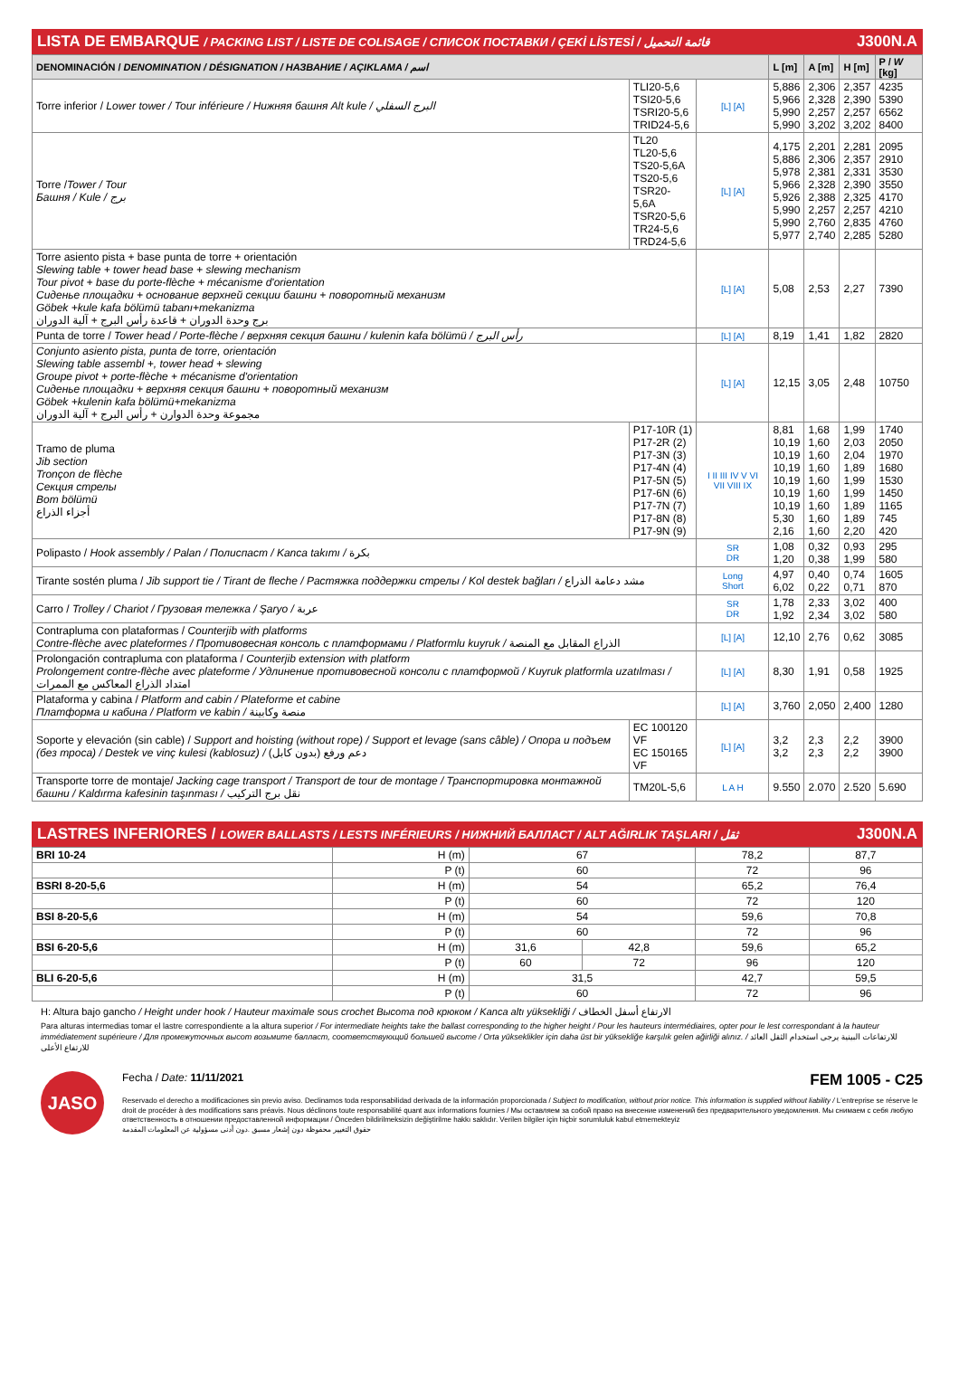LISTA DE EMBARQUE / PACKING LIST / LISTE DE COLISAGE / СПИСОК ПОСТАВКИ / ÇEKİ LİSTESİ / قائمة التحميل J300N.A
| DENOMINACIÓN / DENOMINATION / DÉSIGNATION / НАЗВАНИЕ / AÇIKLAMA / اسم | | | L [m] | A [m] | H [m] | P / W [kg] |
| --- | --- | --- | --- | --- | --- | --- |
| Torre inferior / Lower tower / Tour inférieure / Нижняя башня Alt kule / البرج السفلي | TLI20-5,6 TSI20-5,6 TSRI20-5,6 TRID24-5,6 | [L] [A] | 5,886 5,966 5,990 5,990 | 2,306 2,328 2,257 3,202 | 2,357 2,390 2,257 3,202 | 4235 5390 6562 8400 |
| Torre / Tower / Tour Башня / Kule / برج | TL20 TL20-5,6 TS20-5,6A TS20-5,6 TSR20-5,6A TSR20-5,6 TR24-5,6 TRD24-5,6 | [L] [A] | 4,175 5,886 5,978 5,966 5,926 5,990 5,990 5,977 | 2,201 2,306 2,381 2,328 2,388 2,257 2,760 2,740 | 2,281 2,357 2,331 2,390 2,325 2,257 2,835 2,285 | 2095 2910 3530 3550 4170 4210 4760 5280 |
| Torre asiento pista + base punta de torre + orientación Slewing table + tower head base + slewing mechanism Tour pivot + base du porte-flèche + mécanisme d'orientation Сиденье площадки + основание верхней секции башни + поворотный механизм Göbek +kule kafa bölümü tabanı+mekanizma برج وحدة الدوران + قاعدة رأس البرج + آلية الدوران | | [L] [A] | 5,08 | 2,53 | 2,27 | 7390 |
| Punta de torre / Tower head / Porte-flèche / верхняя секция башни / kulenin kafa bölümü / رأس البرج | | [L] [A] | 8,19 | 1,41 | 1,82 | 2820 |
| Conjunto asiento pista, punta de torre, orientación Slewing table assembl +, tower head + slewing Groupe pivot + porte-flèche + mécanisme d'orientation Сиденье площадки + верхняя секция башни + поворотный механизм Göbek +kulenin kafa bölümü+mekanizma مجموعة وحدة الدوارن + رأس البرج + آلية الدوران | | [L] [A] | 12,15 | 3,05 | 2,48 | 10750 |
| Tramo de pluma Jib section Tronçon de flèche Секция стрелы Bom bölümü أجزاء الذراع | P17-10R (1) P17-2R (2) P17-3N (3) P17-4N (4) P17-5N (5) P17-6N (6) P17-7N (7) P17-8N (8) P17-9N (9) | I II III IV V VI VII VIII IX | 8,81 10,19 10,19 10,19 10,19 10,19 10,19 5,30 2,16 | 1,68 1,60 1,60 1,60 1,60 1,60 1,60 1,60 1,60 | 1,99 2,03 2,04 1,89 1,99 1,99 1,89 1,89 2,20 | 1740 2050 1970 1680 1530 1450 1165 745 420 |
| Polipasto / Hook assembly / Palan / Полиспаст / Kanca takımı / بكرة | | SR DR | 1,08 1,20 | 0,32 0,38 | 0,93 1,99 | 295 580 |
| Tirante sostén pluma / Jib support tie / Tirant de fleche / Растяжка поддержки стрелы / Kol destek bağları / مشد دعامة الذراع | | Long Short | 4,97 6,02 | 0,40 0,22 | 0,74 0,71 | 1605 870 |
| Carro / Trolley / Chariot / Грузовая тележка / Şaryo / عربة | | SR DR | 1,78 1,92 | 2,33 2,34 | 3,02 3,02 | 400 580 |
| Contrapluma con plataformas / Counterjib with platforms Contre-flèche avec plateformes / Противовесная консоль с платформами / Platformlu kuyruk / الذراع المقابل مع المنصة | | [L] [A] | 12,10 | 2,76 | 0,62 | 3085 |
| Prolongación contrapluma con plataforma / Counterjib extension with platform Prolongement contre-flèche avec plateforme / Удлинение противовесной консоли с платформой / Kuyruk platformla uzatılması / امتداد الذراع المعاكس مع الممرات | | [L] [A] | 8,30 | 1,91 | 0,58 | 1925 |
| Plataforma y cabina / Platform and cabin / Plateforme et cabine Платформа и кабина / Platform ve kabin / منصة وكابينة | | [L] [A] | 3,760 | 2,050 | 2,400 | 1280 |
| Soporte y elevación (sin cable) / Support and hoisting (without rope) / Support et levage (sans câble) / Опора и подъем (без троса) / Destek ve vinç kulesi (kablosuz) / دعم ورفع (بدون كابل) | EC 100120 VF EC 150165 VF | [L] [A] | 3,2 3,2 | 2,3 2,3 | 2,2 2,2 | 3900 3900 |
| Transporte torre de montaje/ Jacking cage transport / Transport de tour de montage / Транспортировка монтажной башни / Kaldırma kafesinin taşınması / نقل برج التركيب | TM20L-5,6 | L A H | 9.550 | 2.070 | 2.520 | 5.690 |
LASTRES INFERIORES / LOWER BALLASTS / LESTS INFÉRIEURS / НИЖНИЙ БАЛЛАСТ / ALT AĞIRLIK TAŞLARI / ثقل J300N.A
| BRI 10-24 | H (m) | 67 | | 78,2 | 87,7 |
| | P (t) | 60 | | 72 | 96 |
| BSRI 8-20-5,6 | H (m) | 54 | | 65,2 | 76,4 |
| | P (t) | 60 | | 72 | 120 |
| BSI 8-20-5,6 | H (m) | 54 | | 59,6 | 70,8 |
| | P (t) | 60 | | 72 | 96 |
| BSI 6-20-5,6 | H (m) | 31,6 | 42,8 | 59,6 | 65,2 |
| | P (t) | 60 | 72 | 96 | 120 |
| BLI 6-20-5,6 | H (m) | 31,5 | | 42,7 | 59,5 |
| | P (t) | 60 | | 72 | 96 |
H: Altura bajo gancho / Height under hook / Hauteur maximale sous crochet Высота под крюком / Kanca altı yüksekliği / الارتفاع أسفل الخطاف
Para alturas intermedias tomar el lastre correspondiente a la altura superior / For intermediate heights take the ballast corresponding to the higher height / Pour les hauteurs intermédiaires, opter pour le lest correspondant à la hauteur immédiatement supérieure / Для промежуточных высот возьмите балласт, соответствующий большей высоте / Orta yükseklikler için daha üst bir yüksekliğe karşılık gelen ağirliği alınız. / للارتفاعات البينية يرجى استخدام الثقل العائد للارتفاع الأعلى
JASO
Fecha / Date: 11/11/2021 FEM 1005 - C25
Reservado el derecho a modificaciones sin previo aviso. Declinamos toda responsabilidad derivada de la información proporcionada / Subject to modification, without prior notice. This information is supplied without liability / L'entreprise se réserve le droit de procéder à des modifications sans préavis. Nous déclinons toute responsabilité quant aux informations fournies / Мы оставляем за собой право на внесение изменений без предварительного уведомления. Мы снимаем с себя любую ответственность в отношении предоставленной информации / Önceden bildirilmeksizin değiştirilme hakkı saklıdır. Verilen bilgiler için hiçbir sorumluluk kabul etmemekteyiz
حقوق التغيير محفوظة دون إشعار مسبق .دون أدنى مسؤولية عن المعلومات المقدمة